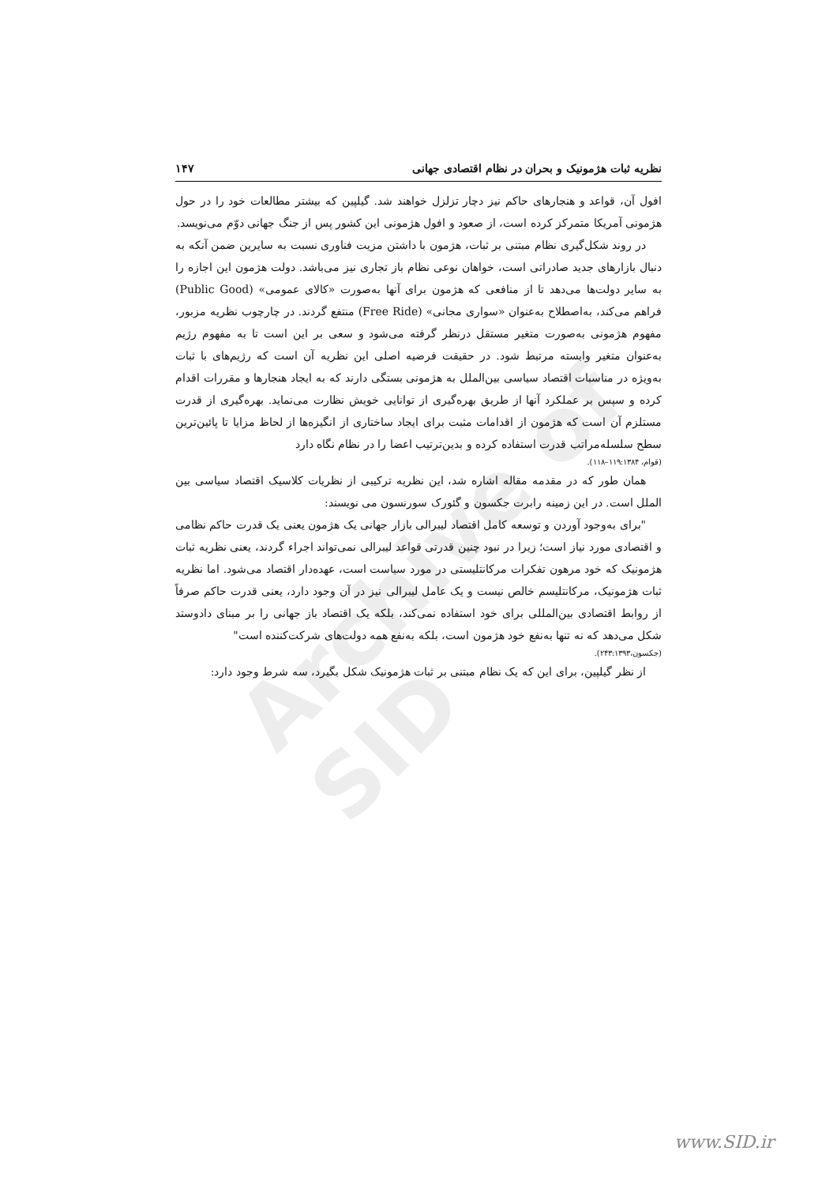Archive of SID
نظریه ثبات هژمونیک و بحران در نظام اقتصادی جهانی ۱۴۷
افول آن، قواعد و هنجارهای حاکم نیز دچار تزلزل خواهند شد. گیلپین که بیشتر مطالعات خود را در حول هژمونی آمریکا متمرکز کرده است، از صعود و افول هژمونی این کشور پس از جنگ جهانی دوّم می‌نویسد.
در روند شکل‌گیری نظام مبتنی بر ثبات، هژمون با داشتن مزیت فناوری نسبت به سایرین ضمن آنکه به دنبال بازارهای جدید صادراتی است، خواهان نوعی نظام باز تجاری نیز می‌باشد. دولت هژمون این اجازه را به سایر دولت‌ها می‌دهد تا از منافعی که هژمون برای آنها به‌صورت «کالای عمومی» (Public Good) فراهم می‌کند، به‌اصطلاح به‌عنوان «سواری مجانی» (Free Ride) منتفع گردند. در چارچوب نظریه مزبور، مفهوم هژمونی به‌صورت متغیر مستقل درنظر گرفته می‌شود و سعی بر این است تا به مفهوم رژیم به‌عنوان متغیر وابسته مرتبط شود. در حقیقت فرضیه اصلی این نظریه آن است که رژیم‌های با ثبات به‌ویژه در مناسبات اقتصاد سیاسی بین‌الملل به هژمونی بستگی دارند که به ایجاد هنجارها و مقررات اقدام کرده و سپس بر عملکرد آنها از طریق بهره‌گیری از توانایی خویش نظارت می‌نماید. بهره‌گیری از قدرت مستلزم آن است که هژمون از اقدامات مثبت برای ایجاد ساختاری از انگیزه‌ها از لحاظ مزایا تا پائین‌ترین سطح سلسله‌مراتب قدرت استفاده کرده و بدین‌ترتیب اعضا را در نظام نگاه دارد
(قوام، ۱۱۹:۱۳۸۴–۱۱۸).
همان طور که در مقدمه مقاله اشاره شد، این نظریه ترکیبی از نظریات کلاسیک اقتصاد سیاسی بین الملل است. در این زمینه رابرت جکسون و گئورک سورنسون می نویسند:
"برای به‌وجود آوردن و توسعه کامل اقتصاد لیبرالی بازار جهانی یک هژمون یعنی یک قدرت حاکم نظامی و اقتصادی مورد نیاز است؛ زیرا در نبود چنین قدرتی قواعد لیبرالی نمی‌تواند اجراء گردند، یعنی نظریه ثبات هژمونیک که خود مرهون تفکرات مرکانتلیستی در مورد سیاست است، عهده‌دار اقتصاد می‌شود. اما نظریه ثبات هژمونیک، مرکانتلیسم خالص نیست و یک عامل لیبرالی نیز در آن وجود دارد، یعنی قدرت حاکم صرفاً از روابط اقتصادی بین‌المللی برای خود استفاده نمی‌کند، بلکه یک اقتصاد باز جهانی را بر مبنای دادوستد شکل می‌دهد که نه تنها به‌نفع خود هژمون است، بلکه به‌نفع همه دولت‌های شرکت‌کننده است"
(جکسون،۲۴۳:۱۳۹۳).
از نظر گیلپین، برای این که یک نظام مبتنی بر ثبات هژمونیک شکل بگیرد، سه شرط وجود دارد:
www.SID.ir